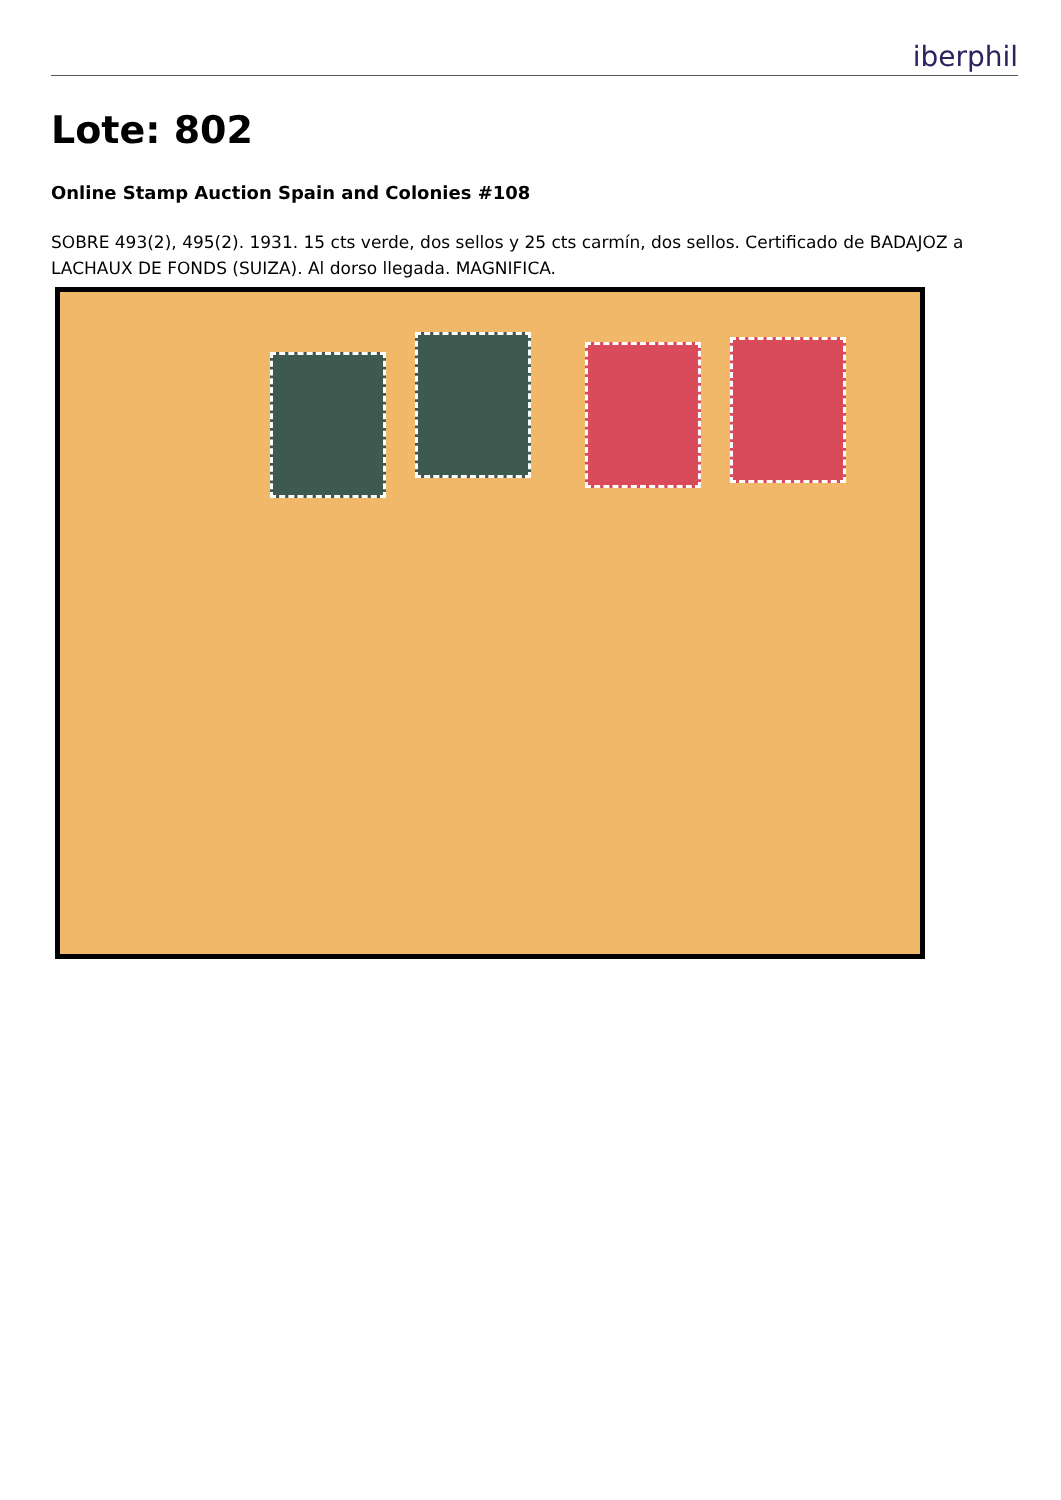iberphil
Lote: 802
Online Stamp Auction Spain and Colonies #108
SOBRE 493(2), 495(2). 1931. 15 cts verde, dos sellos y 25 cts carmín, dos sellos. Certificado de BADAJOZ a LACHAUX DE FONDS (SUIZA). Al dorso llegada. MAGNIFICA.